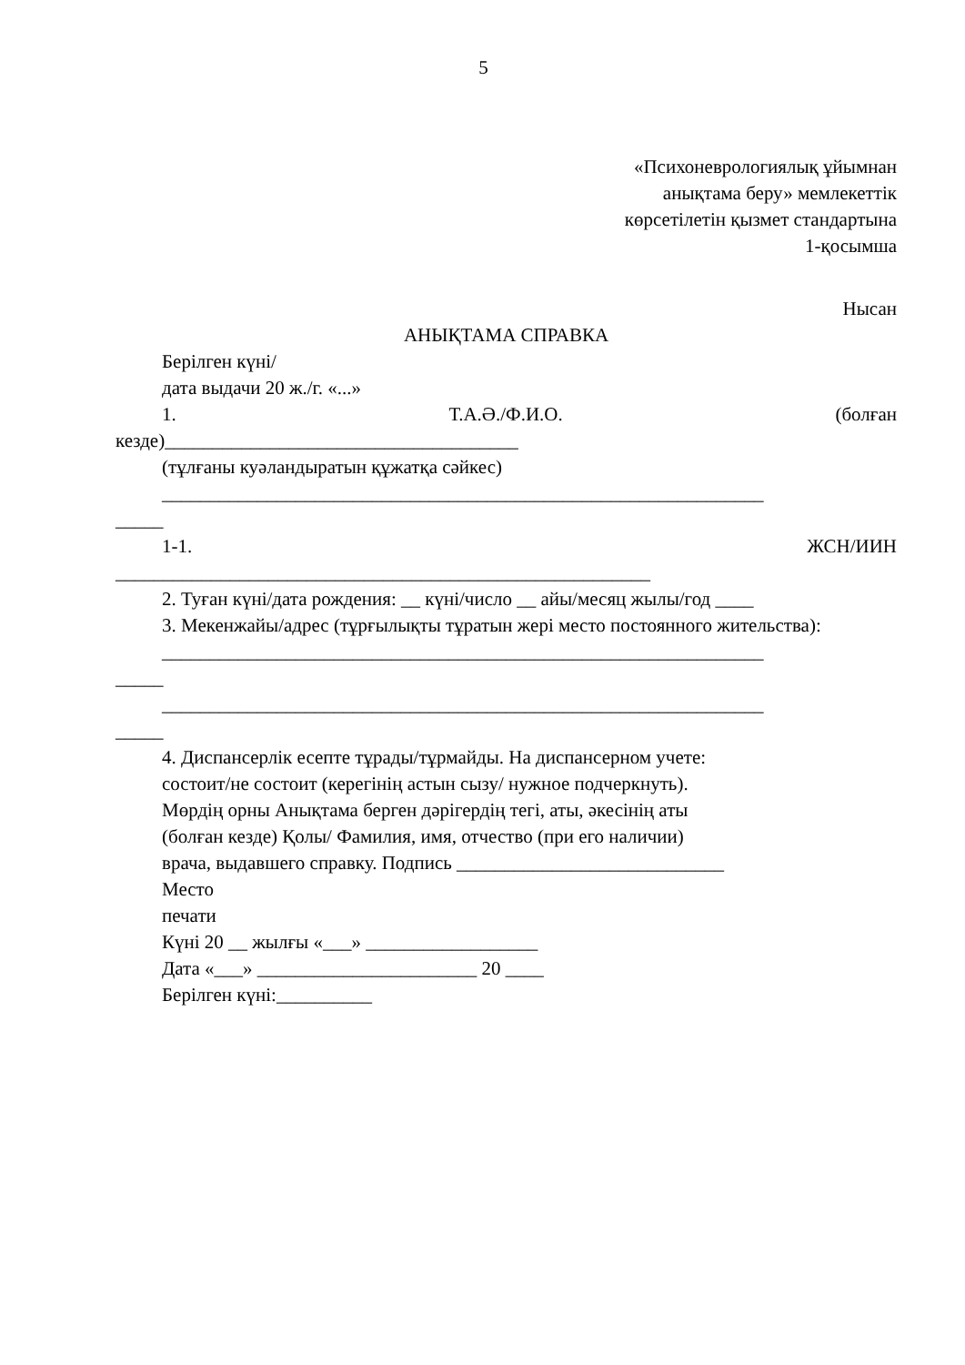5
«Психоневрологиялық ұйымнан
анықтама беру» мемлекеттік
көрсетілетін қызмет стандартына
1-қосымша
Нысан
АНЫҚТАМА СПРАВКА
Берілген күні/
дата выдачи 20 ж./г. «...»
1. Т.А.Ә./Ф.И.О. (болған
кезде)_____________________________________
(тұлғаны куәландыратын құжатқа сәйкес)
_______________________________________________________________
_____
1-1. ЖСН/ИИН
________________________________________________________
2. Туған күні/дата рождения: __ күні/число __ айы/месяц жылы/год ____
3. Мекенжайы/адрес (тұрғылықты тұратын жері место постоянного жительства):
_______________________________________________________________
_____
_______________________________________________________________
_____
4. Диспансерлік есепте тұрады/тұрмайды. На диспансерном учете:
состоит/не состоит (керегінің астын сызу/ нужное подчеркнуть).
Мөрдің орны Анықтама берген дәрігердің тегі, аты, әкесінің аты
(болған кезде) Қолы/ Фамилия, имя, отчество (при его наличии)
врача, выдавшего справку. Подпись ____________________________
Место
печати
Күні 20 __ жылғы «___» __________________
Дата «___» _______________________ 20 ____
Берілген күні:__________